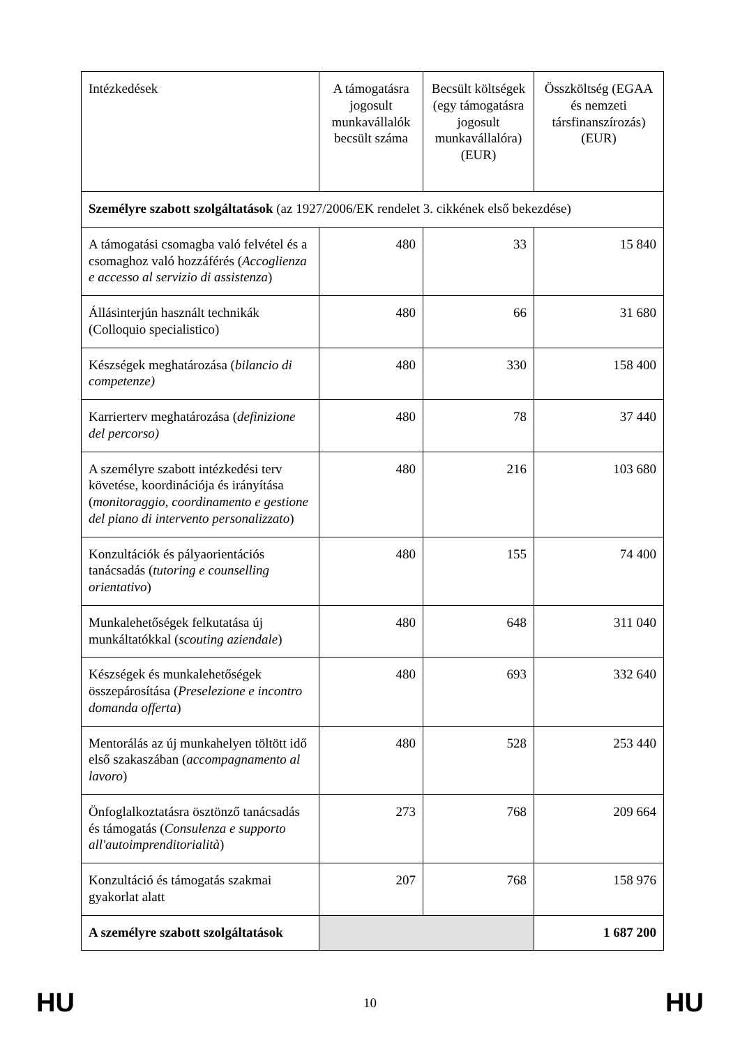| Intézkedések | A támogatásra jogosult munkavállalók becsült száma | Becsült költségek (egy támogatásra jogosult munkavállalóra) (EUR) | Összköltség (EGAA és nemzeti társfinanszírozás) (EUR) |
| --- | --- | --- | --- |
| Személyre szabott szolgáltatások (az 1927/2006/EK rendelet 3. cikkének első bekezdése) | | | |
| A támogatási csomagba való felvétel és a csomaghoz való hozzáférés ( Accoglienza e accesso al servizio di assistenza ) | 480 | 33 | 15 840 |
| Állásinterjún használt technikák (Colloquio specialistico) | 480 | 66 | 31 680 |
| Készségek meghatározása ( bilancio di competenze) | 480 | 330 | 158 400 |
| Karrierterv meghatározása ( definizione del percorso) | 480 | 78 | 37 440 |
| A személyre szabott intézkedési terv követése, koordinációja és irányítása ( monitoraggio, coordinamento e gestione del piano di intervento personalizzato ) | 480 | 216 | 103 680 |
| Konzultációk és pályaorientációs tanácsadás ( tutoring e counselling orientativo ) | 480 | 155 | 74 400 |
| Munkalehetőségek felkutatása új munkáltatókkal ( scouting aziendale ) | 480 | 648 | 311 040 |
| Készségek és munkalehetőségek összepárosítása ( Preselezione e incontro domanda offerta ) | 480 | 693 | 332 640 |
| Mentorálás az új munkahelyen töltött idő első szakaszában ( accompagnamento al lavoro ) | 480 | 528 | 253 440 |
| Önfoglalkoztatásra ösztönző tanácsadás és támogatás ( Consulenza e supporto all'autoimprenditorialità ) | 273 | 768 | 209 664 |
| Konzultáció és támogatás szakmai gyakorlat alatt | 207 | 768 | 158 976 |
| A személyre szabott szolgáltatások | | | 1 687 200 |
HU 10 HU